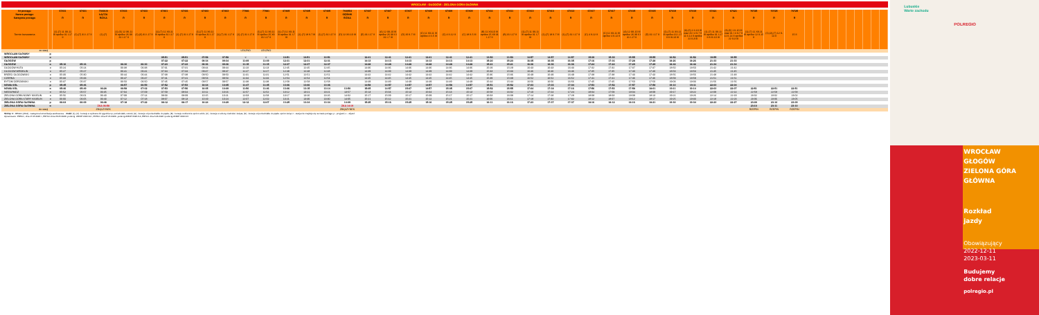WROCŁAW - GŁOGÓW - ZIELONA GÓRA GŁÓWNA
| Nr pociągu Nazwa pociągu Kategoria pociągu | | 67431 R | 67431 R | 70401/0 ŁĄCZA R/ZKA | 67433 R | 67433 R | 67401 R | 67401 R | 67403 R | 67403 R | 77881 R | 77881 R | 67405 R | 67405 R | 67405 R | 70405/4 GĘŚNIK R/ZKA | 67407 R | 67407 R | 67407 R | 67409 R | 67409 R | 67409 R | 67411 R | 67411 R | 67413 R | 67413 R | 67413 R | 67417 R | 67417 R | 67415 R | 67415 R | 67419 R | 67419 R | 67421 R | 67421 R | 70725 R | 70725 R | 70725 R | | | | | | | | | | |
| --- | --- | --- | --- | --- | --- | --- | --- | --- | --- | --- | --- | --- | --- | --- | --- | --- | --- | --- | --- | --- | --- | --- | --- | --- | --- | --- | --- | --- | --- | --- | --- | --- | --- | --- | --- | --- | --- | --- | --- | --- | --- | --- | --- | --- | --- | --- | --- | --- |
| Termin kursowania | | (1)-(7) 11 XII-11 III oprócz 31 I-17 II | (1)-(7) 31 I-17 II | (1)-(7) | (1)-(6) 12 XII-11 III oprócz 26 XII 31 I-17 II | (1)-(6) 31 I-17 II | (1)-(7) 11 XII-11 III oprócz 31 I-17 II | (1)-(7) 31 I-17 II | (1)-(7) 11 XII-11 III oprócz 31 I-17 II | (1)-(7) 31 I-17 II | (1)-(7) 31 I-17 II | (1)-(7) 11 XII-11 III oprócz 25 XII 31 I-17 II | (1)-(7) 11 XII-11 III oprócz 31 I-7 III | (1)-(7) 18 II-7 III | (1)-(7) 31 I-17 II | (D) 12 XII-10 III | (D) 31 I-17 II | (A) 12 XII-10 III oprócz 26 XII 6 I 31 I-7 III | (D) 20 II-7 III | (C) 11 XII-11 III oprócz 4 II-5 III | (C) 4 II-12 II | (C) 18 II-5 III | (B) 11 XII-10 III oprócz 25 XII 31 I-17 II | (B) 31 I-17 II | (1)-(7) 11 XII-11 III oprócz 31 I-7 III | (1)-(7) 18 II-7 III | (1)-(7) 31 I-17 II | (C) 4 II-12 II | (C) 11 XII-11 III oprócz 4 II-12 II | (A) 12 XII-10 III oprócz 26 XII 6 I 31 I-17 II | (D) 31 I-17 II | (1)-(7) 11 XII-11 III oprócz 31 I-17 II 8 III-10 III | (3)-(5) 1 II-10 III oraz 31 I 4 II-7 II 11 II-14 II oprócz 22 II-3 III | (1)-(7) 11 XII-11 III oprócz 31 I-17 II 8 III-10 III | (3)-(5) 1 II-10 III oraz 31 I 4 II-7 II 11 II-14 II oprócz 22 II-3 III | (1)-(7) 11 XII-11 III oprócz 12 II-15 II | (1)-(2),(7) 12 II-14 II | 15 II | | | | | | | | | | |
| ze stacji | | | | | | | | | | | LESZNO | LESZNO | | | | | | | | | | | | | | | | | | | | | | | | | | | | | | | | | | | | |
| WROCŁAW GŁÓWNY | p | | | | | | | | | | | | | | | | | | | | | | | | | | | | | | | | | | | | | | | | | | | | | | | |
| WROCŁAW GŁÓWNY | o | | | | | | 05:51 | 05:51 | 07:58 | 07:58 | < | < | 10:51 | 10:51 | 10:51 | | 12:41 | 12:41 | 12:41 | 12:41 | 12:41 | 12:41 | 13:50 | 13:50 | 14:57 | 14:57 | 14:57 | 15:39 | 15:39 | 15:55 | 15:55 | 16:52 | 16:52 | 19:55 | 19:55 | | | | | | | | | | | | | |
| GŁOGÓW | p | | | | | | 07:22 | 07:22 | 09:34 | 09:34 | 11:09 | 11:09 | 12:31 | 12:31 | 12:31 | | 14:13 | 14:13 | 14:13 | 14:13 | 14:13 | 14:13 | 15:20 | 15:20 | 16:35 | 16:35 | 16:35 | 17:16 | 17:16 | 17:28 | 17:28 | 18:26 | 18:26 | 21:33 | 21:33 | | | | | | | | | | | | | |
| GŁOGÓW | o | 05:16 | 05:16 | | 06:30 | 06:30 | 07:23 | 07:23 | 09:36 | 09:36 | 11:15 | 11:15 | 12:37 | 12:37 | 12:37 | | 14:28 | 14:28 | 14:28 | 14:28 | 14:28 | 14:28 | 15:21 | 15:21 | 16:36 | 16:36 | 16:36 | 17:24 | 17:24 | 17:29 | 17:29 | 18:42 | 18:42 | 21:34 | 21:34 | | | | | | | | | | | | | |
| GŁOGÓW HUTA | o | 05:24 | 05:24 | | 06:38 | 06:38 | 07:31 | 07:31 | 09:44 | 09:44 | 11:23 | 11:23 | 12:45 | 12:45 | 12:45 | | 14:36 | 14:36 | 14:36 | 14:36 | 14:36 | 14:36 | 15:29 | 15:29 | 16:43 | 16:43 | 16:43 | 17:32 | 17:32 | 17:37 | 17:37 | 18:50 | 18:50 | 21:42 | 21:42 | | | | | | | | | | | | | |
| GŁOGÓW WRÓBLIN | o | 05:27 | 05:27 | | 06:41 | 06:41 | 07:34 | 07:34 | 09:47 | 09:47 | 11:27 | 11:27 | 12:48 | 12:48 | 12:48 | | 14:39 | 14:39 | 14:39 | 14:39 | 14:39 | 14:39 | 15:33 | 15:33 | 16:46 | 16:46 | 16:46 | 17:35 | 17:35 | 17:40 | 17:40 | 18:53 | 18:53 | 21:45 | 21:45 | | | | | | | | | | | | | |
| BRZEG GŁOGOWSKI | o | 05:30 | 05:30 | | 06:44 | 06:44 | 07:38 | 07:38 | 09:50 | 09:50 | 11:31 | 11:31 | 12:51 | 12:51 | 12:51 | | 14:42 | 14:42 | 14:42 | 14:42 | 14:42 | 14:42 | 15:36 | 15:36 | 16:49 | 16:49 | 16:49 | 17:38 | 17:38 | 17:43 | 17:43 | 18:56 | 18:56 | 21:48 | 21:48 | | | | | | | | | | | | | |
| CZERNA | o | 05:33 | 05:33 | | 06:47 | 06:47 | 07:41 | 07:41 | 09:53 | 09:53 | 11:34 | 11:34 | 12:54 | 12:54 | 12:54 | | 14:45 | 14:45 | 14:45 | 14:45 | 14:45 | 14:45 | 15:39 | 15:39 | 16:52 | 16:52 | 16:52 | 17:41 | 17:41 | 17:46 | 17:46 | 18:59 | 18:59 | 21:51 | 21:51 | | | | | | | | | | | | | |
| BYTOM ODRZAŃSKI | o | 05:37 | 05:37 | | 06:50 | 06:50 | 07:45 | 07:45 | 09:57 | 09:57 | 11:38 | 11:38 | 12:58 | 12:58 | 12:58 | | 14:49 | 14:49 | 14:49 | 14:49 | 14:49 | 14:49 | 15:44 | 15:44 | 16:56 | 16:56 | 16:56 | 17:45 | 17:45 | 17:50 | 17:50 | 19:03 | 19:03 | 21:56 | 21:56 | | | | | | | | | | | | | |
| NOWA SÓL | p | 05:45 | 05:46 | | 06:57 | 06:59 | 07:52 | 07:53 | 10:04 | 10:05 | 11:47 | 11:45 | 13:06 | 13:06 | 13:06 | | 14:58 | 14:57 | 14:57 | 14:57 | 14:58 | 14:57 | 15:51 | 15:52 | 17:03 | 17:03 | 17:04 | 17:53 | 17:52 | 17:57 | 17:58 | 19:10 | 19:11 | 22:03 | 22:04 | | | | | | | | | | | | | |
| NOWA SÓL | o | 05:46 | 05:49 | 06:28 | 06:58 | 07:02 | 07:53 | 07:56 | 10:05 | 10:09 | 11:50 | 11:46 | 13:06 | 13:15 | 13:14 | 13:50 | 15:05 | 14:57 | 15:07 | 14:57 | 15:05 | 15:07 | 15:52 | 15:55 | 17:04 | 17:18 | 17:16 | 17:56 | 17:53 | 17:58 | 18:01 | 19:11 | 19:14 | 22:03 | 22:07 | 22:51 | 22:51 | 22:51 | | | | | | | | | | |
| NIEDORADZ | o | 05:52 | 05:57 | 06:35 | 07:04 | 07:09 | 07:59 | 08:04 | 10:11 | 10:16 | 11:57 | 11:52 | 13:12 | 13:21 | 13:21 | 13:57 | 15:13 | 15:04 | 15:13 | 15:04 | 15:13 | 15:13 | 15:58 | 16:02 | 17:10 | 17:24 | 17:24 | 18:04 | 17:59 | 18:04 | 18:09 | 19:17 | 19:22 | 22:09 | 22:14 | 22:58 | 22:58 | 22:58 | | | | | | | | | | |
| ZIELONA GÓRA NOWY KISIELIN | o | 05:56 | 06:01 | 06:40 | 07:09 | 07:14 | 08:03 | 08:09 | 10:15 | 10:21 | 12:03 | 11:58 | 13:17 | 13:26 | 13:26 | 14:02 | 15:17 | 15:09 | 15:17 | 15:09 | 15:17 | 15:17 | 16:03 | 16:08 | 17:14 | 17:28 | 17:28 | 18:08 | 18:03 | 18:08 | 18:13 | 19:21 | 19:26 | 22:14 | 22:19 | 23:02 | 23:02 | 23:02 | | | | | | | | | | |
| ZIELONA GÓRA STARY KISIELIN | o | 06:00 | 06:05 | 06:43 | 07:12 | 07:18 | 08:07 | 08:13 | 10:19 | 10:24 | 12:07 | 12:02 | 13:21 | 13:30 | 13:30 | 14:05 | 15:21 | 15:12 | 15:21 | 15:12 | 15:21 | 15:21 | 16:06 | 16:11 | 17:18 | 17:32 | 17:32 | 18:12 | 18:07 | 18:12 | 18:17 | 19:25 | 19:30 | 22:18 | 22:23 | 23:06 | 23:06 | 23:05 | | | | | | | | | | |
| ZIELONA GÓRA GŁÓWNA | p | 06:04 | 06:09 | 06:48 | 07:18 | 07:22 | 08:12 | 08:17 | 10:24 | 10:29 | 12:12 | 12:07 | 13:25 | 13:34 | 13:34 | 14:09 | 15:25 | 15:16 | 15:25 | 15:16 | 15:25 | 15:25 | 16:11 | 16:16 | 17:23 | 17:37 | 17:37 | 18:16 | 18:12 | 18:16 | 18:21 | 19:30 | 19:34 | 22:23 | 22:27 | 23:09 | 23:10 | 23:09 | | | | | | | | | | |
| ZIELONA GÓRA GŁÓWNA | o | | | ZKA 06:58 | | | | | | | | | | | | ZKA 14:19 | | | | | | | | | | | | | | | | | | | | 23:10 | 23:11 | 23:10 | | | | | | | | | | |
| do stacji | | | | ZBĄSZYNEK | | | | | | | | | | | | ZBĄSZYNEK | | | | | | | | | | | | | | | | | | | | RZEPIN | RZEPIN | RZEPIN | | | | | | | | | | |
Skróty: R - REGIO; (ZKA) - zastępcza komunikacja autobusowa Znaki: (1), (2) - kursuje w wybrane dni tygodnia np. poniedziałek, wtorek; (A) - kursuje od poniedziałku do piątku; (B) - kursuje codziennie oprócz sobót; (C) - kursuje w soboty, niedziele i święta; (D) - kursuje od poniedziałku do piątku oprócz świąt; < - stacja nie znajduje się na trasie pociągu; p - przyjazd; o - odjazd
Opracowano: PRHzm, dnia 17.05.2022 r., PRHzm dnia 23.05.2022r.,podst.tg. ZZRJP 2022-3-2., PRHzm dnia 27.05.2022r.,podst.tg.ZZRJP 2022-3-4.,PRHzm dnia 6.06.2022 r.podst.tg.ZZRJP 2022-3-5
Lubuskie
Warte zachodu
POLREGIO
WROCŁAW
GŁOGÓW
ZIELONA GÓRA
GŁÓWNA
Rozkład
jazdy
Obowiązujący
2022-12-11
2023-03-11
Budujemy
dobre relacje
polregio.pl